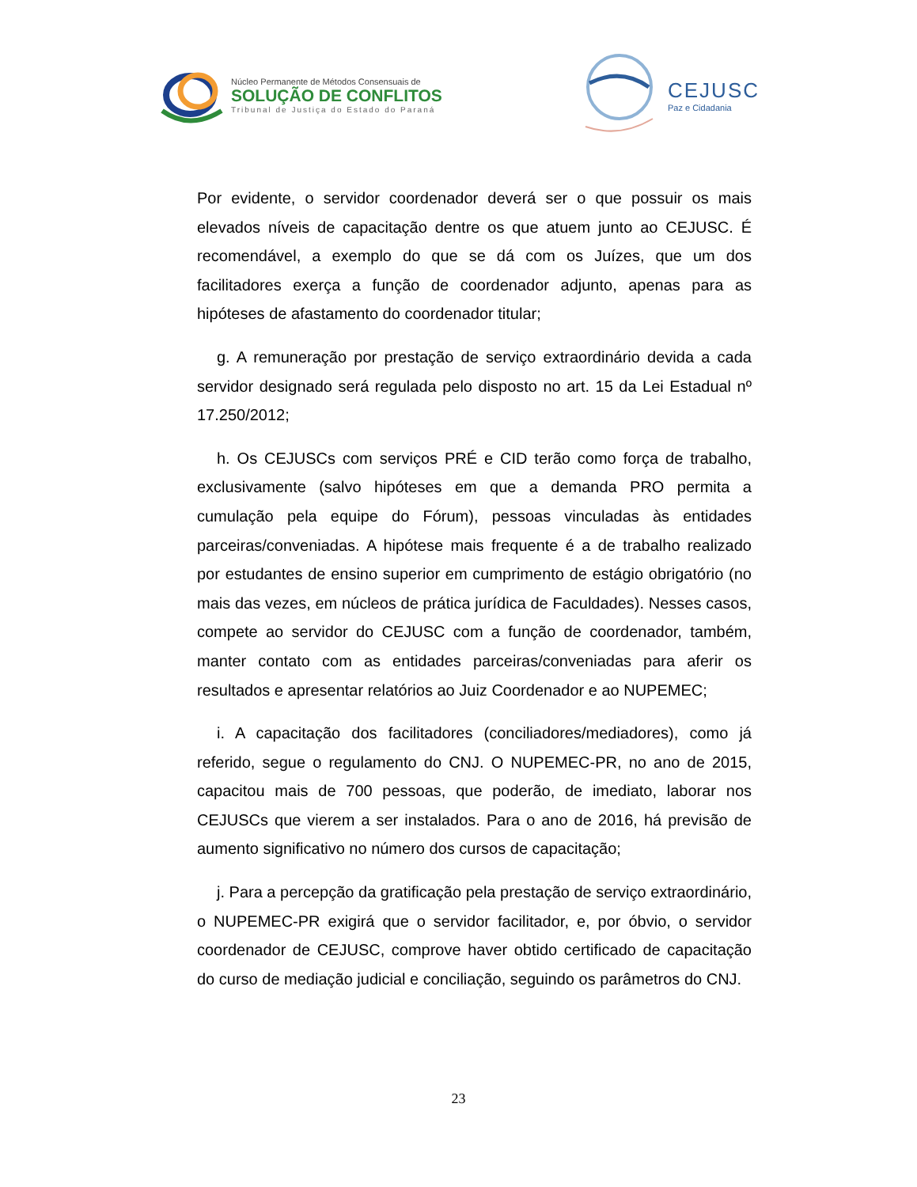Núcleo Permanente de Métodos Consensuais de
SOLUÇÃO DE CONFLITOS
Tribunal de Justiça do Estado do Paraná
CEJUSC
Paz e Cidadania
Por evidente, o servidor coordenador deverá ser o que possuir os mais elevados níveis de capacitação dentre os que atuem junto ao CEJUSC. É recomendável, a exemplo do que se dá com os Juízes, que um dos facilitadores exerça a função de coordenador adjunto, apenas para as hipóteses de afastamento do coordenador titular;
g. A remuneração por prestação de serviço extraordinário devida a cada servidor designado será regulada pelo disposto no art. 15 da Lei Estadual nº 17.250/2012;
h. Os CEJUSCs com serviços PRÉ e CID terão como força de trabalho, exclusivamente (salvo hipóteses em que a demanda PRO permita a cumulação pela equipe do Fórum), pessoas vinculadas às entidades parceiras/conveniadas. A hipótese mais frequente é a de trabalho realizado por estudantes de ensino superior em cumprimento de estágio obrigatório (no mais das vezes, em núcleos de prática jurídica de Faculdades). Nesses casos, compete ao servidor do CEJUSC com a função de coordenador, também, manter contato com as entidades parceiras/conveniadas para aferir os resultados e apresentar relatórios ao Juiz Coordenador e ao NUPEMEC;
i. A capacitação dos facilitadores (conciliadores/mediadores), como já referido, segue o regulamento do CNJ. O NUPEMEC-PR, no ano de 2015, capacitou mais de 700 pessoas, que poderão, de imediato, laborar nos CEJUSCs que vierem a ser instalados. Para o ano de 2016, há previsão de aumento significativo no número dos cursos de capacitação;
j. Para a percepção da gratificação pela prestação de serviço extraordinário, o NUPEMEC-PR exigirá que o servidor facilitador, e, por óbvio, o servidor coordenador de CEJUSC, comprove haver obtido certificado de capacitação do curso de mediação judicial e conciliação, seguindo os parâmetros do CNJ.
23